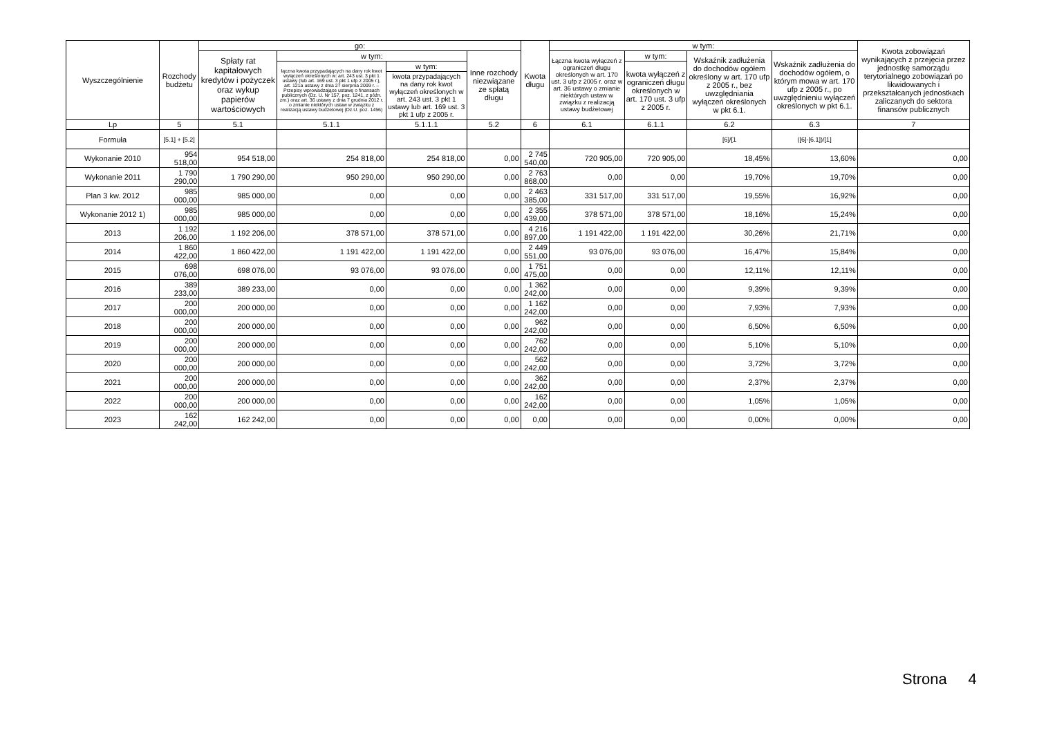| Wyszczególnienie | Rozchody budżetu | go: | | | | Kwota długu | w tym: | | | | Kwota zobowiązań wynikających z przejęcia przez jednostkę samorządu terytorialnego zobowiązań po likwidowanych i przekształcanych jednostkach zaliczanych do sektora finansów publicznych |
| --- | --- | --- | --- | --- | --- | --- | --- | --- | --- | --- | --- |
| | | Spłaty rat kapitałowych kredytów i pożyczek oraz wykup papierów wartościowych | w tym: | | Inne rozchody niezwiązane ze spłatą długu | | Łączna kwota wyłączeń z ograniczeń długu określonych w art. 170 ust. 3 ufp z 2005 r. oraz w art. 36 ustawy o zmianie niektórych ustaw w związku z realizacją ustawy budżetowej | w tym: | Wskaźnik zadłużenia do dochodów ogółem określony w art. 170 ufp z 2005 r., bez uwzględniania wyłączeń określonych w pkt 6.1. | Wskaźnik zadłużenia do dochodów ogółem, o którym mowa w art. 170 ufp z 2005 r., po uwzględnieniu wyłączeń określonych w pkt 6.1. | |
| | | | łączna kwota przypadających na dany rok kwot wyłączeń określonych w: art. 243 ust. 3 pkt 1 ustawy (lub art. 169 ust. 3 pkt 1 ufp z 2005 r.), art. 121a ustawy z dnia 27 sierpnia 2009 r. – Przepisy wprowadzające ustawę o finansach publicznych (Dz. U. Nr 157, poz. 1241, z późn. zm.) oraz art. 36 ustawy z dnia 7 grudnia 2012 r. o zmianie niektórych ustaw w związku z realizacją ustawy budżetowej (Dz.U. poz. 1456) | w tym: | | | | kwota wyłączeń z ograniczeń długu określonych w art. 170 ust. 3 ufp z 2005 r. | | | |
| | | | | kwota przypadających na dany rok kwot wyłączeń określonych w art. 243 ust. 3 pkt 1 ustawy lub art. 169 ust. 3 pkt 1 ufp z 2005 r. | | | | | | | |
| Lp | 5 | 5.1 | 5.1.1 | 5.1.1.1 | 5.2 | 6 | 6.1 | 6.1.1 | 6.2 | 6.3 | 7 |
| Formuła | [5.1] + [5.2] | | | | | | | | [6]/[1 | ([6]-[6.1])/[1] | |
| Wykonanie 2010 | 954 518,00 | 954 518,00 | 254 818,00 | 254 818,00 | 0,00 | 2 745 540,00 | 720 905,00 | 720 905,00 | 18,45% | 13,60% | 0,00 |
| Wykonanie 2011 | 1 790 290,00 | 1 790 290,00 | 950 290,00 | 950 290,00 | 0,00 | 2 763 868,00 | 0,00 | 0,00 | 19,70% | 19,70% | 0,00 |
| Plan 3 kw. 2012 | 985 000,00 | 985 000,00 | 0,00 | 0,00 | 0,00 | 2 463 385,00 | 331 517,00 | 331 517,00 | 19,55% | 16,92% | 0,00 |
| Wykonanie 2012 1) | 985 000,00 | 985 000,00 | 0,00 | 0,00 | 0,00 | 2 355 439,00 | 378 571,00 | 378 571,00 | 18,16% | 15,24% | 0,00 |
| 2013 | 1 192 206,00 | 1 192 206,00 | 378 571,00 | 378 571,00 | 0,00 | 4 216 897,00 | 1 191 422,00 | 1 191 422,00 | 30,26% | 21,71% | 0,00 |
| 2014 | 1 860 422,00 | 1 860 422,00 | 1 191 422,00 | 1 191 422,00 | 0,00 | 2 449 551,00 | 93 076,00 | 93 076,00 | 16,47% | 15,84% | 0,00 |
| 2015 | 698 076,00 | 698 076,00 | 93 076,00 | 93 076,00 | 0,00 | 1 751 475,00 | 0,00 | 0,00 | 12,11% | 12,11% | 0,00 |
| 2016 | 389 233,00 | 389 233,00 | 0,00 | 0,00 | 0,00 | 1 362 242,00 | 0,00 | 0,00 | 9,39% | 9,39% | 0,00 |
| 2017 | 200 000,00 | 200 000,00 | 0,00 | 0,00 | 0,00 | 1 162 242,00 | 0,00 | 0,00 | 7,93% | 7,93% | 0,00 |
| 2018 | 200 000,00 | 200 000,00 | 0,00 | 0,00 | 0,00 | 962 242,00 | 0,00 | 0,00 | 6,50% | 6,50% | 0,00 |
| 2019 | 200 000,00 | 200 000,00 | 0,00 | 0,00 | 0,00 | 762 242,00 | 0,00 | 0,00 | 5,10% | 5,10% | 0,00 |
| 2020 | 200 000,00 | 200 000,00 | 0,00 | 0,00 | 0,00 | 562 242,00 | 0,00 | 0,00 | 3,72% | 3,72% | 0,00 |
| 2021 | 200 000,00 | 200 000,00 | 0,00 | 0,00 | 0,00 | 362 242,00 | 0,00 | 0,00 | 2,37% | 2,37% | 0,00 |
| 2022 | 200 000,00 | 200 000,00 | 0,00 | 0,00 | 0,00 | 162 242,00 | 0,00 | 0,00 | 1,05% | 1,05% | 0,00 |
| 2023 | 162 242,00 | 162 242,00 | 0,00 | 0,00 | 0,00 | 0,00 | 0,00 | 0,00 | 0,00% | 0,00% | 0,00 |
Strona 4